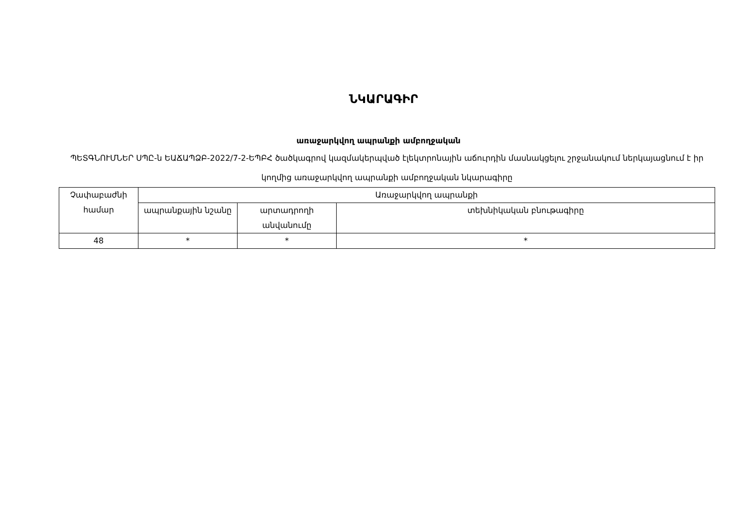ՆԿԱՐԱԳԻՐ
առաջարկվող ապրանքի ամբողջական
ՊԵՏԳՆՈՒՄՆԵՐ ՍՊԸ-ն ԵԱՃԱՊՁԲ-2022/7-2-ԵՊԲՀ ծածկագրով կազմակերպված էլեկտրոնային աճուրդին մասնակցելու շրջանակում ներկայացնում է իր կողմից առաջարկվող ապրանքի ամբողջական նկարագիրը
| Չափաբաժնի համար | Առաջարկվող ապրանքի | | |
| --- | --- | --- | --- |
| | ապրանքային նշանը | արտադրողի անվանումը | տեխնիկական բնութագիրը |
| 48 | * | * | * |